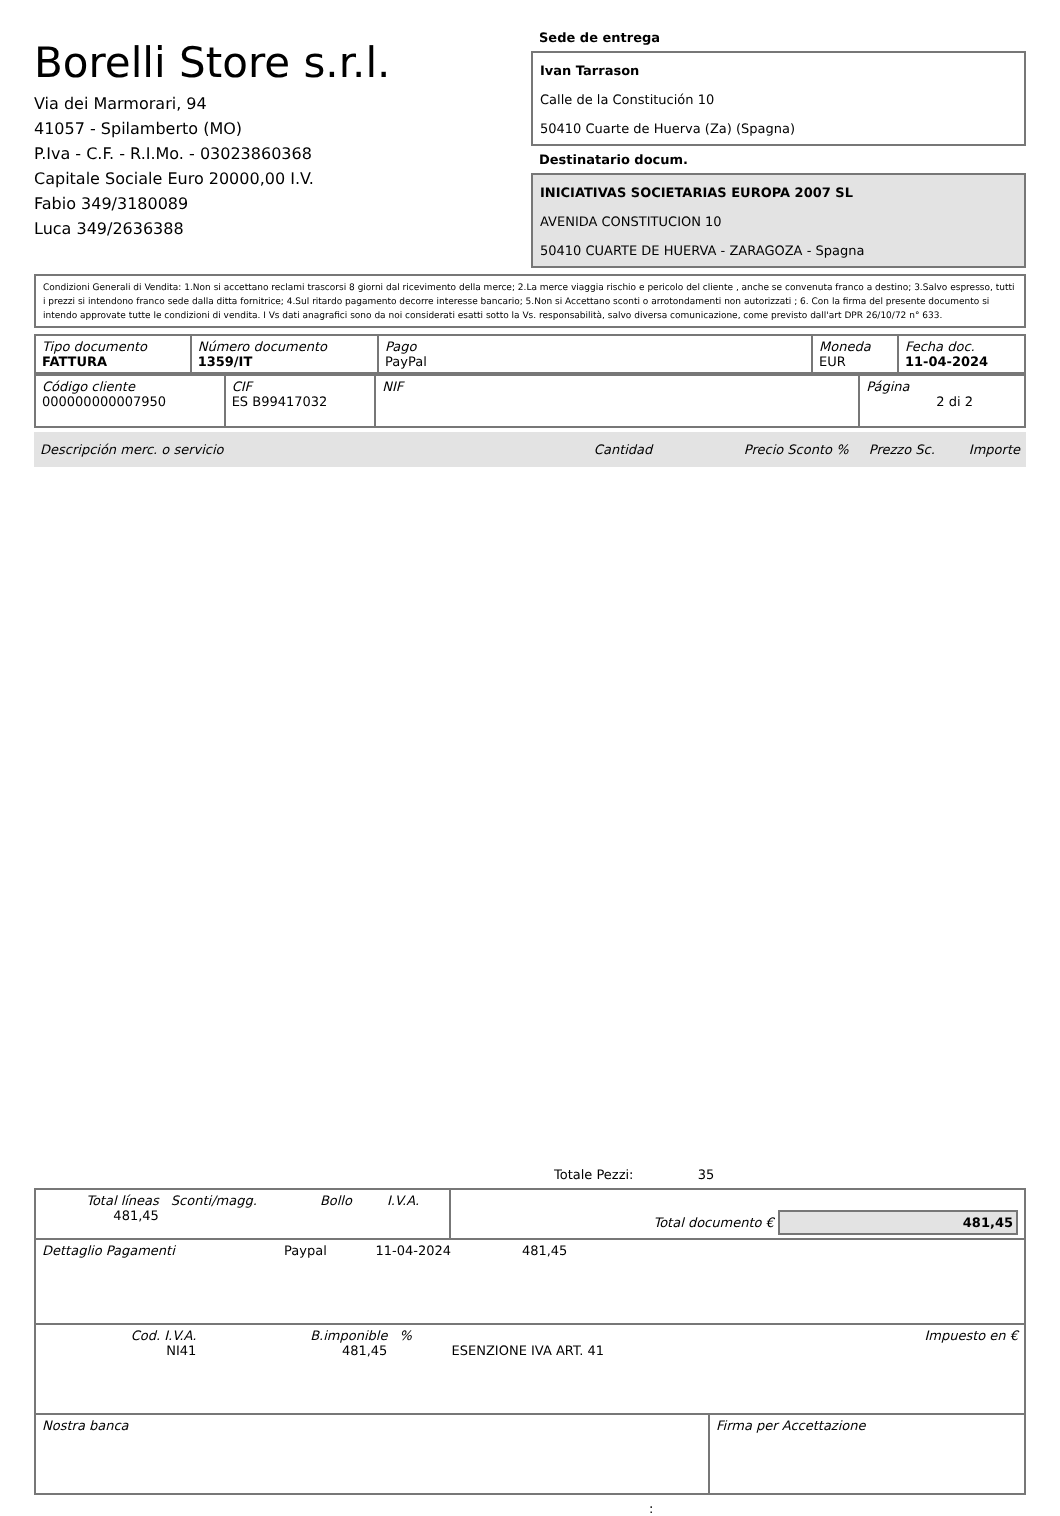Borelli Store s.r.l.
Via dei Marmorari, 94
41057 - Spilamberto (MO)
P.Iva - C.F. - R.I.Mo. - 03023860368
Capitale Sociale Euro 20000,00 I.V.
Fabio 349/3180089
Luca 349/2636388
Sede de entrega
Ivan Tarrason
Calle de la Constitución 10
50410 Cuarte de Huerva (Za) (Spagna)
Destinatario docum.
INICIATIVAS SOCIETARIAS EUROPA 2007 SL
AVENIDA CONSTITUCION 10
50410 CUARTE DE HUERVA - ZARAGOZA - Spagna
Condizioni Generali di Vendita: 1.Non si accettano reclami trascorsi 8 giorni dal ricevimento della merce; 2.La merce viaggia rischio e pericolo del cliente , anche se convenuta franco a destino; 3.Salvo espresso, tutti i prezzi si intendono franco sede dalla ditta fornitrice; 4.Sul ritardo pagamento decorre interesse bancario; 5.Non si Accettano sconti o arrotondamenti non autorizzati ; 6. Con la firma del presente documento si intendo approvate tutte le condizioni di vendita. I Vs dati anagrafici sono da noi considerati esatti sotto la Vs. responsabilità, salvo diversa comunicazione, come previsto dall'art DPR 26/10/72 n° 633.
| Tipo documento FATTURA | Número documento 1359/IT | Pago PayPal | Moneda EUR | Fecha doc. 11-04-2024 |
| Código cliente 000000000007950 | CIF ES B99417032 | NIF | Página 2 di 2 |
Descripción merc. o servicio Cantidad Precio Sconto % Prezzo Sc. Importe
Totale Pezzi: 35
| Total líneas 481,45 | Sconti/magg. | Bollo | I.V.A. | Total documento € 481,45 |
| Dettaglio Pagamenti | Paypal | 11-04-2024 | 481,45 | |
| Cod. I.V.A. NI41 | B.imponible 481,45 | % | ESENZIONE IVA ART. 41 | Impuesto en € |
| Nostra banca | Firma per Accettazione |
: